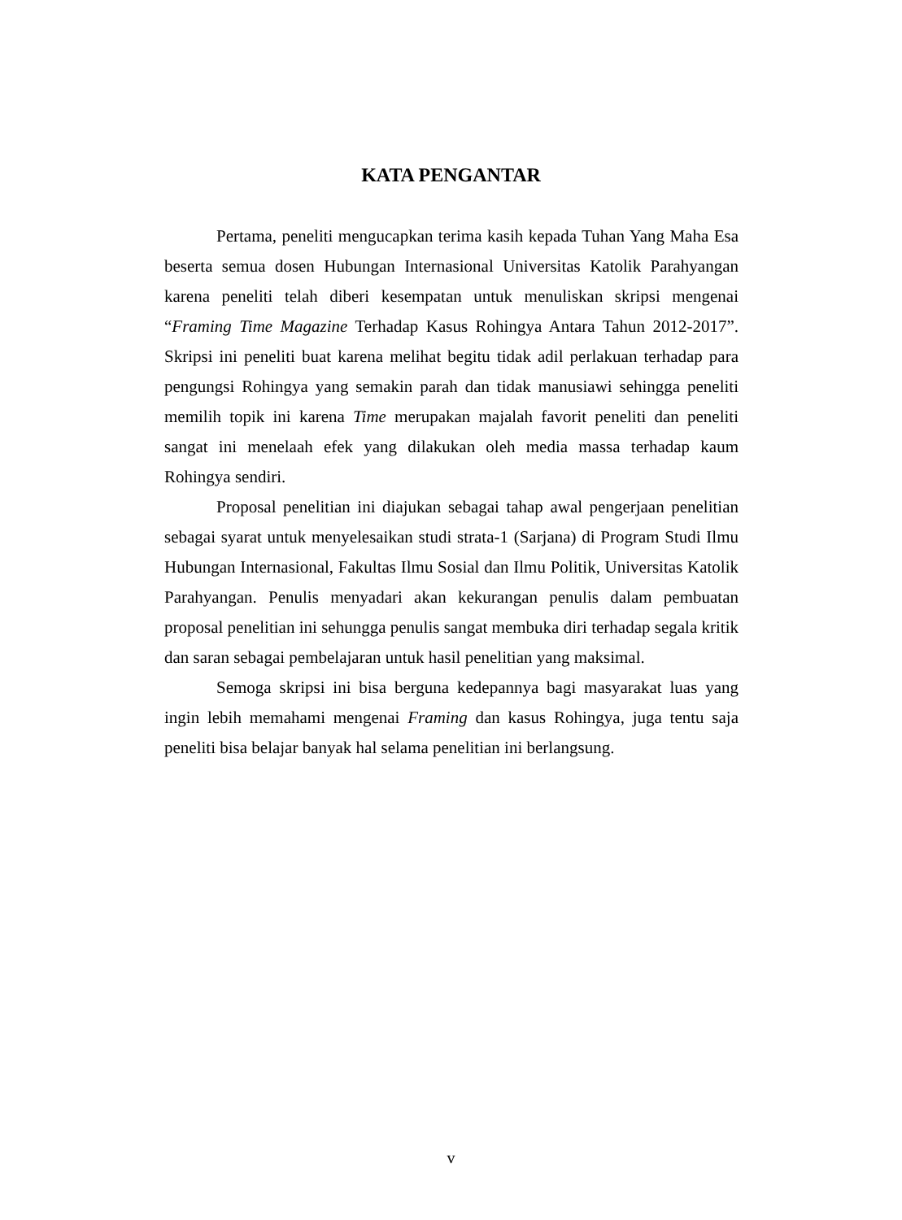KATA PENGANTAR
Pertama, peneliti mengucapkan terima kasih kepada Tuhan Yang Maha Esa beserta semua dosen Hubungan Internasional Universitas Katolik Parahyangan karena peneliti telah diberi kesempatan untuk menuliskan skripsi mengenai “Framing Time Magazine Terhadap Kasus Rohingya Antara Tahun 2012-2017”. Skripsi ini peneliti buat karena melihat begitu tidak adil perlakuan terhadap para pengungsi Rohingya yang semakin parah dan tidak manusiawi sehingga peneliti memilih topik ini karena Time merupakan majalah favorit peneliti dan peneliti sangat ini menelaah efek yang dilakukan oleh media massa terhadap kaum Rohingya sendiri.
Proposal penelitian ini diajukan sebagai tahap awal pengerjaan penelitian sebagai syarat untuk menyelesaikan studi strata-1 (Sarjana) di Program Studi Ilmu Hubungan Internasional, Fakultas Ilmu Sosial dan Ilmu Politik, Universitas Katolik Parahyangan. Penulis menyadari akan kekurangan penulis dalam pembuatan proposal penelitian ini sehungga penulis sangat membuka diri terhadap segala kritik dan saran sebagai pembelajaran untuk hasil penelitian yang maksimal.
Semoga skripsi ini bisa berguna kedepannya bagi masyarakat luas yang ingin lebih memahami mengenai Framing dan kasus Rohingya, juga tentu saja peneliti bisa belajar banyak hal selama penelitian ini berlangsung.
v